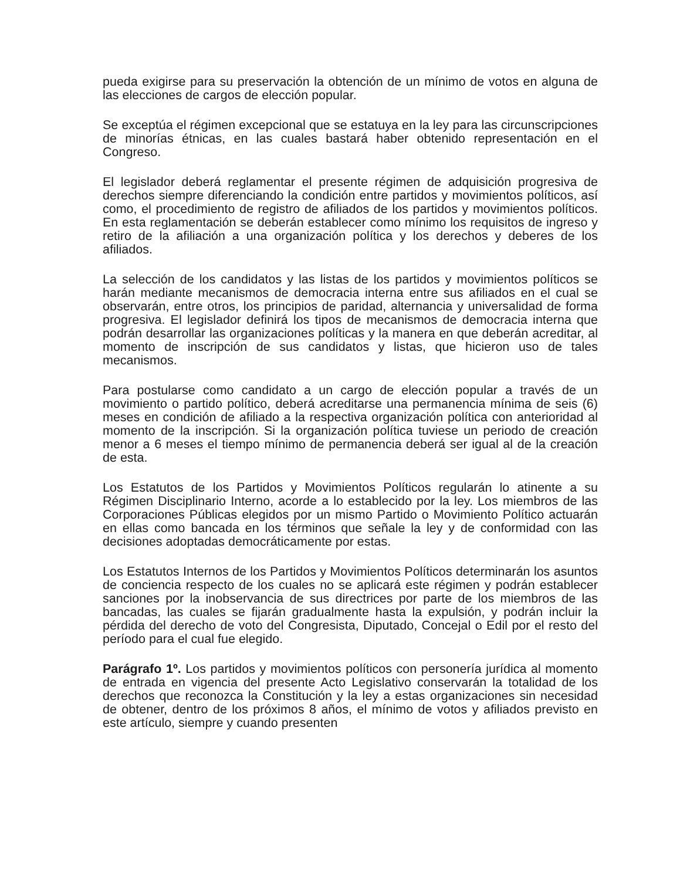pueda exigirse para su preservación la obtención de un mínimo de votos en alguna de las elecciones de cargos de elección popular.
Se exceptúa el régimen excepcional que se estatuya en la ley para las circunscripciones de minorías étnicas, en las cuales bastará haber obtenido representación en el Congreso.
El legislador deberá reglamentar el presente régimen de adquisición progresiva de derechos siempre diferenciando la condición entre partidos y movimientos políticos, así como, el procedimiento de registro de afiliados de los partidos y movimientos políticos. En esta reglamentación se deberán establecer como mínimo los requisitos de ingreso y retiro de la afiliación a una organización política y los derechos y deberes de los afiliados.
La selección de los candidatos y las listas de los partidos y movimientos políticos se harán mediante mecanismos de democracia interna entre sus afiliados en el cual se observarán, entre otros, los principios de paridad, alternancia y universalidad de forma progresiva. El legislador definirá los tipos de mecanismos de democracia interna que podrán desarrollar las organizaciones políticas y la manera en que deberán acreditar, al momento de inscripción de sus candidatos y listas, que hicieron uso de tales mecanismos.
Para postularse como candidato a un cargo de elección popular a través de un movimiento o partido político, deberá acreditarse una permanencia mínima de seis (6) meses en condición de afiliado a la respectiva organización política con anterioridad al momento de la inscripción. Si la organización política tuviese un periodo de creación menor a 6 meses el tiempo mínimo de permanencia deberá ser igual al de la creación de esta.
Los Estatutos de los Partidos y Movimientos Políticos regularán lo atinente a su Régimen Disciplinario Interno, acorde a lo establecido por la ley. Los miembros de las Corporaciones Públicas elegidos por un mismo Partido o Movimiento Político actuarán en ellas como bancada en los términos que señale la ley y de conformidad con las decisiones adoptadas democráticamente por estas.
Los Estatutos Internos de los Partidos y Movimientos Políticos determinarán los asuntos de conciencia respecto de los cuales no se aplicará este régimen y podrán establecer sanciones por la inobservancia de sus directrices por parte de los miembros de las bancadas, las cuales se fijarán gradualmente hasta la expulsión, y podrán incluir la pérdida del derecho de voto del Congresista, Diputado, Concejal o Edil por el resto del período para el cual fue elegido.
Parágrafo 1º. Los partidos y movimientos políticos con personería jurídica al momento de entrada en vigencia del presente Acto Legislativo conservarán la totalidad de los derechos que reconozca la Constitución y la ley a estas organizaciones sin necesidad de obtener, dentro de los próximos 8 años, el mínimo de votos y afiliados previsto en este artículo, siempre y cuando presenten